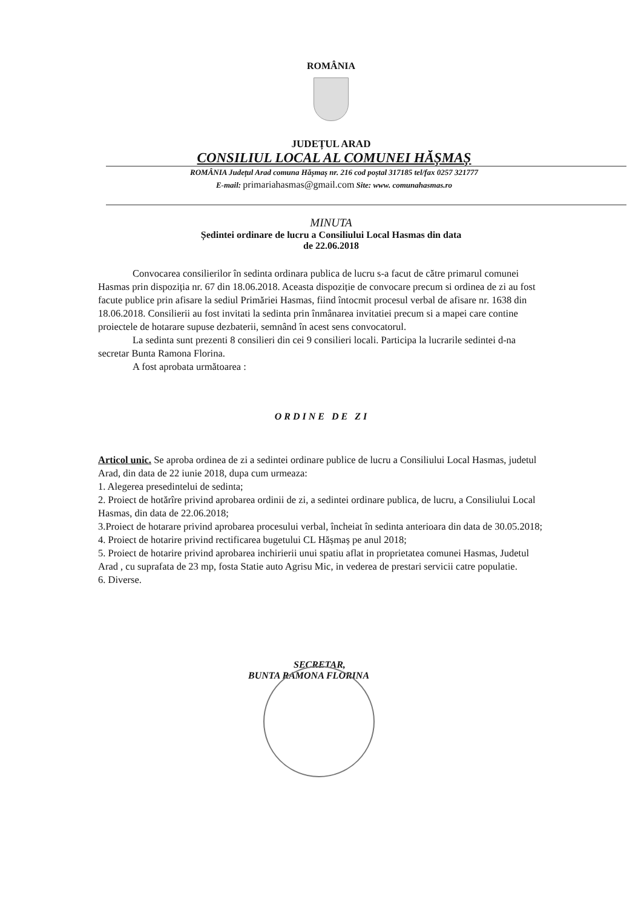ROMÂNIA
JUDEȚUL ARAD
CONSILIUL LOCAL AL COMUNEI HĂȘMAȘ
ROMÂNIA Județul Arad comuna Hășmaș nr. 216 cod poștal 317185 tel/fax 0257 321777
E-mail: primariahasmas@gmail.com Site: www. comunahasmas.ro
MINUTA
Ședintei ordinare de lucru a Consiliului Local Hasmas din data
de 22.06.2018
Convocarea consilierilor în sedinta ordinara publica de lucru s-a facut de către primarul comunei Hasmas prin dispoziția nr. 67 din 18.06.2018. Aceasta dispoziție de convocare precum si ordinea de zi au fost facute publice prin afisare la sediul Primăriei Hasmas, fiind întocmit procesul verbal de afisare nr. 1638 din 18.06.2018. Consilierii au fost invitati la sedinta prin înmânarea invitatiei precum si a mapei care contine proiectele de hotarare supuse dezbaterii, semnând în acest sens convocatorul.
La sedinta sunt prezenti 8 consilieri din cei 9 consilieri locali. Participa la lucrarile sedintei d-na secretar Bunta Ramona Florina.
A fost aprobata următoarea :
ORDINE DE ZI
Articol unic. Se aproba ordinea de zi a sedintei ordinare publice de lucru a Consiliului Local Hasmas, judetul Arad, din data de 22 iunie 2018, dupa cum urmeaza:
1. Alegerea presedintelui de sedinta;
2. Proiect de hotărîre privind aprobarea ordinii de zi, a sedintei ordinare publica, de lucru, a Consiliului Local Hasmas, din data de 22.06.2018;
3.Proiect de hotarare privind aprobarea procesului verbal, încheiat în sedinta anterioara din data de 30.05.2018;
4. Proiect de hotarire privind rectificarea bugetului CL Hășmaș pe anul 2018;
5. Proiect de hotarire privind aprobarea inchirierii unui spatiu aflat in proprietatea comunei Hasmas, Judetul Arad , cu suprafata de 23 mp, fosta Statie auto Agrisu Mic, in vederea de prestari servicii catre populatie.
6. Diverse.
SECRETAR,
BUNTA RAMONA FLORINA